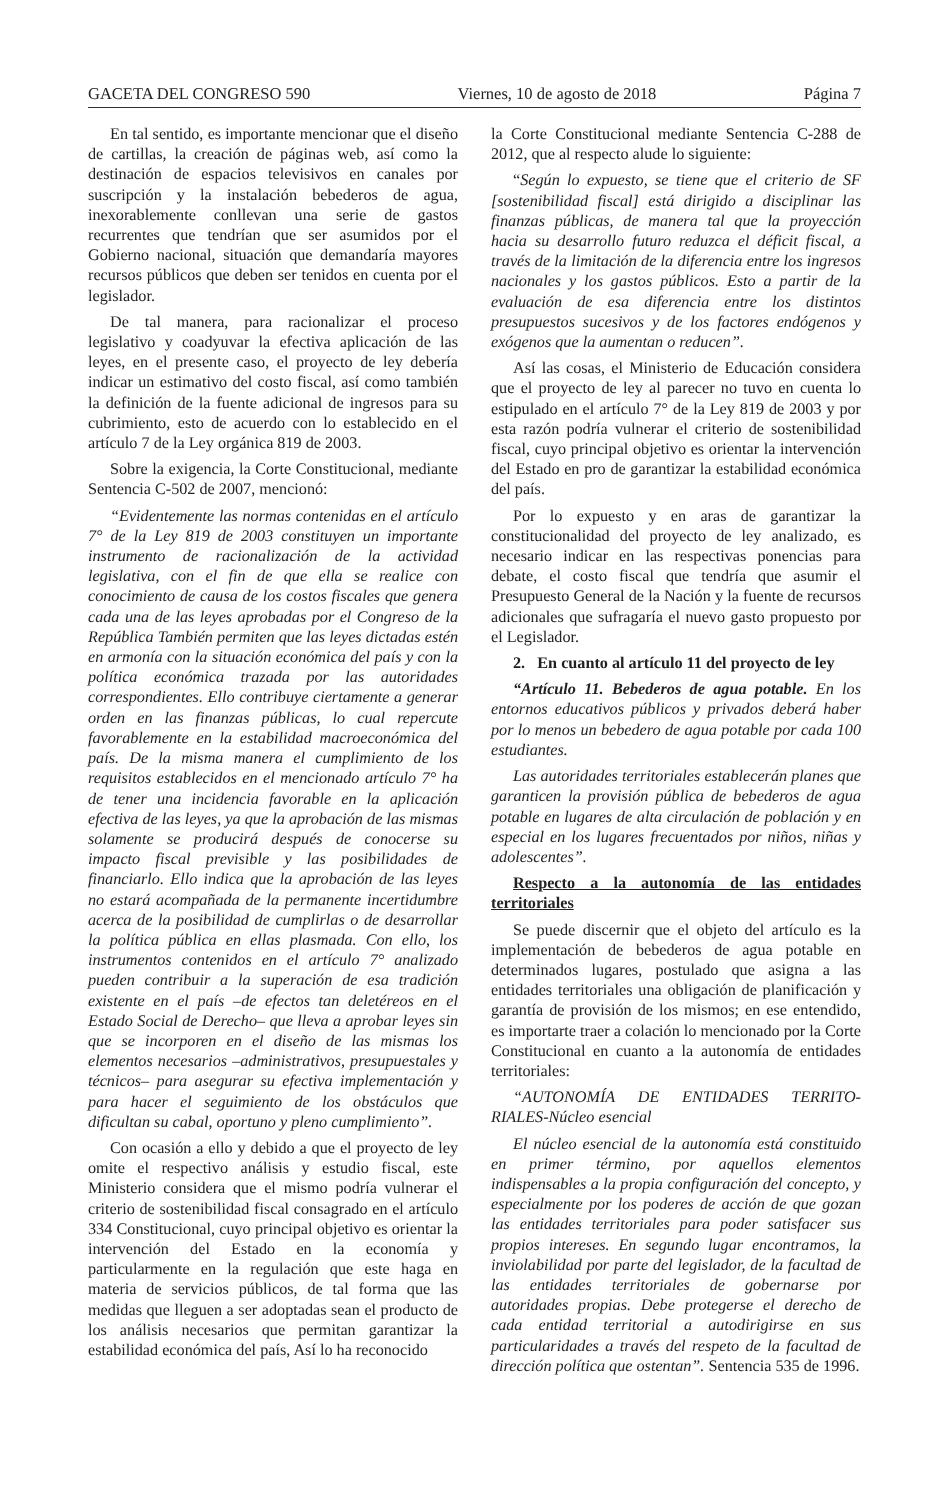GACETA DEL CONGRESO 590 Viernes, 10 de agosto de 2018 Página 7
En tal sentido, es importante mencionar que el diseño de cartillas, la creación de páginas web, así como la destinación de espacios televisivos en canales por suscripción y la instalación bebederos de agua, inexorablemente conllevan una serie de gastos recurrentes que tendrían que ser asumidos por el Gobierno nacional, situación que demandaría mayores recursos públicos que deben ser tenidos en cuenta por el legislador.
De tal manera, para racionalizar el proceso legislativo y coadyuvar la efectiva aplicación de las leyes, en el presente caso, el proyecto de ley debería indicar un estimativo del costo fiscal, así como también la definición de la fuente adicional de ingresos para su cubrimiento, esto de acuerdo con lo establecido en el artículo 7 de la Ley orgánica 819 de 2003.
Sobre la exigencia, la Corte Constitucional, mediante Sentencia C-502 de 2007, mencionó:
“Evidentemente las normas contenidas en el artículo 7° de la Ley 819 de 2003 constituyen un importante instrumento de racionalización de la actividad legislativa, con el fin de que ella se realice con conocimiento de causa de los costos fiscales que genera cada una de las leyes aprobadas por el Congreso de la República También permiten que las leyes dictadas estén en armonía con la situación económica del país y con la política económica trazada por las autoridades correspondientes. Ello contribuye ciertamente a generar orden en las finanzas públicas, lo cual repercute favorablemente en la estabilidad macroeconómica del país. De la misma manera el cumplimiento de los requisitos establecidos en el mencionado artículo 7° ha de tener una incidencia favorable en la aplicación efectiva de las leyes, ya que la aprobación de las mismas solamente se producirá después de conocerse su impacto fiscal previsible y las posibilidades de financiarlo. Ello indica que la aprobación de las leyes no estará acompañada de la permanente incertidumbre acerca de la posibilidad de cumplirlas o de desarrollar la política pública en ellas plasmada. Con ello, los instrumentos contenidos en el artículo 7° analizado pueden contribuir a la superación de esa tradición existente en el país –de efectos tan deletéreos en el Estado Social de Derecho– que lleva a aprobar leyes sin que se incorporen en el diseño de las mismas los elementos necesarios –administrativos, presupuestales y técnicos– para asegurar su efectiva implementación y para hacer el seguimiento de los obstáculos que dificultan su cabal, oportuno y pleno cumplimiento”.
Con ocasión a ello y debido a que el proyecto de ley omite el respectivo análisis y estudio fiscal, este Ministerio considera que el mismo podría vulnerar el criterio de sostenibilidad fiscal consagrado en el artículo 334 Constitucional, cuyo principal objetivo es orientar la intervención del Estado en la economía y particularmente en la regulación que este haga en materia de servicios públicos, de tal forma que las medidas que lleguen a ser adoptadas sean el producto de los análisis necesarios que permitan garantizar la estabilidad económica del país, Así lo ha reconocido
la Corte Constitucional mediante Sentencia C-288 de 2012, que al respecto alude lo siguiente:
“Según lo expuesto, se tiene que el criterio de SF [sostenibilidad fiscal] está dirigido a disciplinar las finanzas públicas, de manera tal que la proyección hacia su desarrollo futuro reduzca el déficit fiscal, a través de la limitación de la diferencia entre los ingresos nacionales y los gastos públicos. Esto a partir de la evaluación de esa diferencia entre los distintos presupuestos sucesivos y de los factores endógenos y exógenos que la aumentan o reducen”.
Así las cosas, el Ministerio de Educación considera que el proyecto de ley al parecer no tuvo en cuenta lo estipulado en el artículo 7° de la Ley 819 de 2003 y por esta razón podría vulnerar el criterio de sostenibilidad fiscal, cuyo principal objetivo es orientar la intervención del Estado en pro de garantizar la estabilidad económica del país.
Por lo expuesto y en aras de garantizar la constitucionalidad del proyecto de ley analizado, es necesario indicar en las respectivas ponencias para debate, el costo fiscal que tendría que asumir el Presupuesto General de la Nación y la fuente de recursos adicionales que sufragaría el nuevo gasto propuesto por el Legislador.
2. En cuanto al artículo 11 del proyecto de ley
“Artículo 11. Bebederos de agua potable. En los entornos educativos públicos y privados deberá haber por lo menos un bebedero de agua potable por cada 100 estudiantes.
Las autoridades territoriales establecerán planes que garanticen la provisión pública de bebederos de agua potable en lugares de alta circulación de población y en especial en los lugares frecuentados por niños, niñas y adolescentes”.
Respecto a la autonomía de las entidades territoriales
Se puede discernir que el objeto del artículo es la implementación de bebederos de agua potable en determinados lugares, postulado que asigna a las entidades territoriales una obligación de planificación y garantía de provisión de los mismos; en ese entendido, es importarte traer a colación lo mencionado por la Corte Constitucional en cuanto a la autonomía de entidades territoriales:
“AUTONOMÍA DE ENTIDADES TERRITO-RIALES-Núcleo esencial
El núcleo esencial de la autonomía está constituido en primer término, por aquellos elementos indispensables a la propia configuración del concepto, y especialmente por los poderes de acción de que gozan las entidades territoriales para poder satisfacer sus propios intereses. En segundo lugar encontramos, la inviolabilidad por parte del legislador, de la facultad de las entidades territoriales de gobernarse por autoridades propias. Debe protegerse el derecho de cada entidad territorial a autodirigirse en sus particularidades a través del respeto de la facultad de dirección política que ostentan”. Sentencia 535 de 1996.